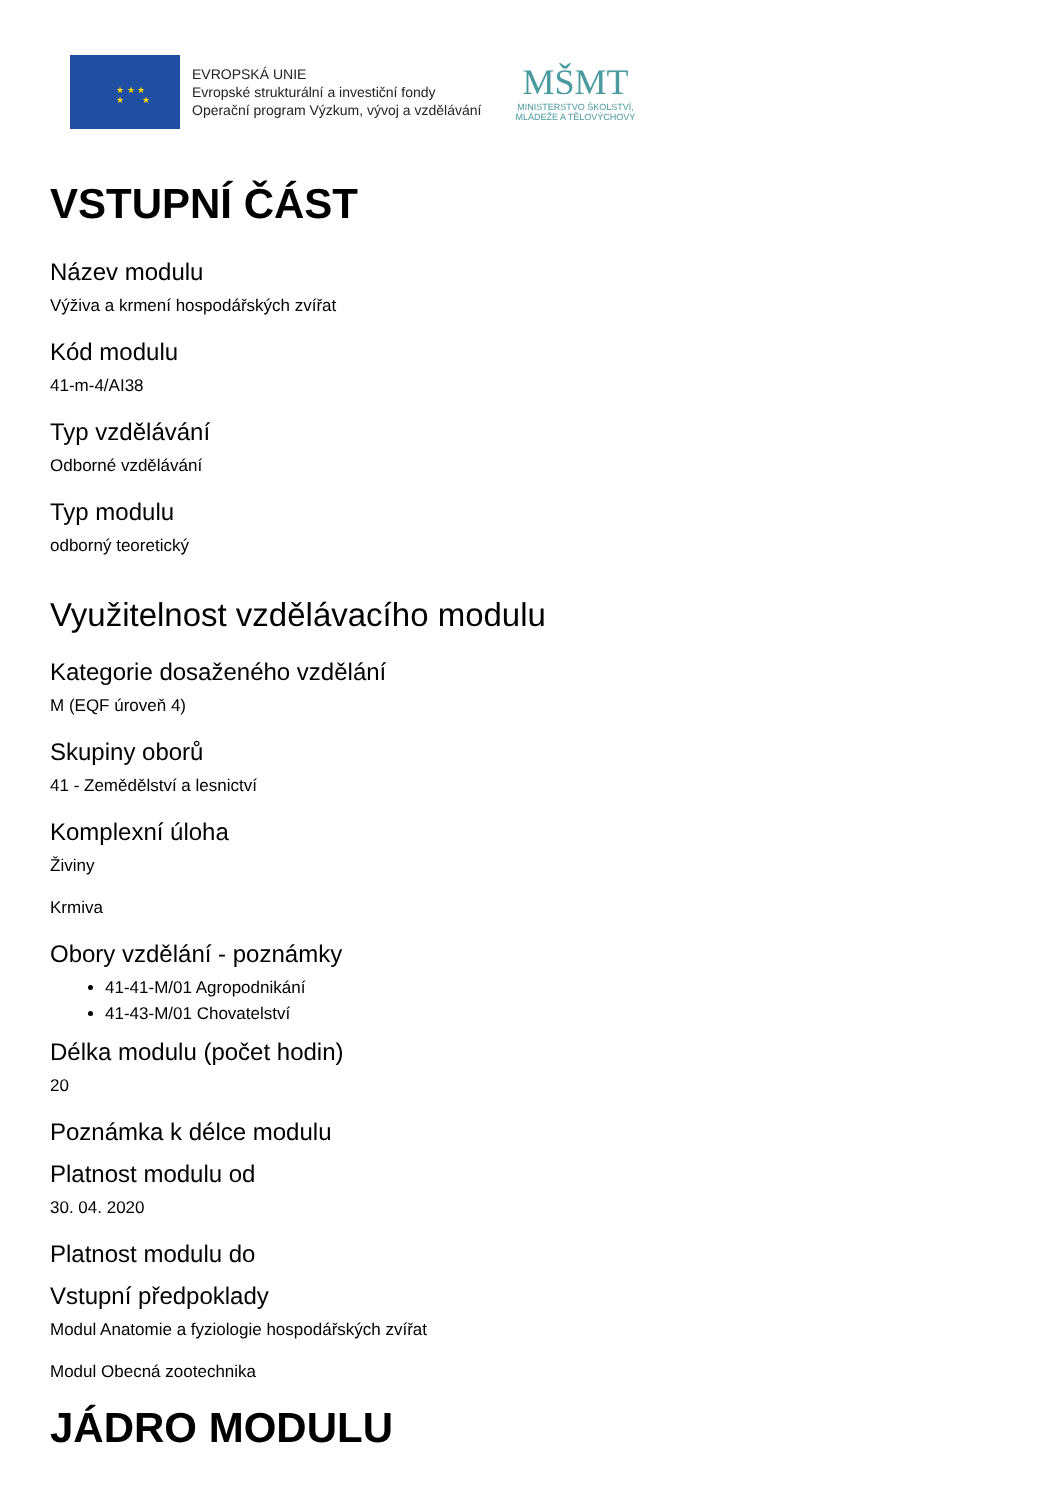★ ★ ★
★ ★
EVROPSKÁ UNIE
Evropské strukturální a investiční fondy
Operační program Výzkum, vývoj a vzdělávání
MŠMT
MINISTERSTVO ŠKOLSTVÍ,
MLÁDEŽE A TĚLOVÝCHOVY
VSTUPNÍ ČÁST
Název modulu
Výživa a krmení hospodářských zvířat
Kód modulu
41-m-4/AI38
Typ vzdělávání
Odborné vzdělávání
Typ modulu
odborný teoretický
Využitelnost vzdělávacího modulu
Kategorie dosaženého vzdělání
M (EQF úroveň 4)
Skupiny oborů
41 - Zemědělství a lesnictví
Komplexní úloha
Živiny
Krmiva
Obory vzdělání - poznámky
41-41-M/01 Agropodnikání
41-43-M/01 Chovatelství
Délka modulu (počet hodin)
20
Poznámka k délce modulu
Platnost modulu od
30. 04. 2020
Platnost modulu do
Vstupní předpoklady
Modul Anatomie a fyziologie hospodářských zvířat
Modul Obecná zootechnika
JÁDRO MODULU